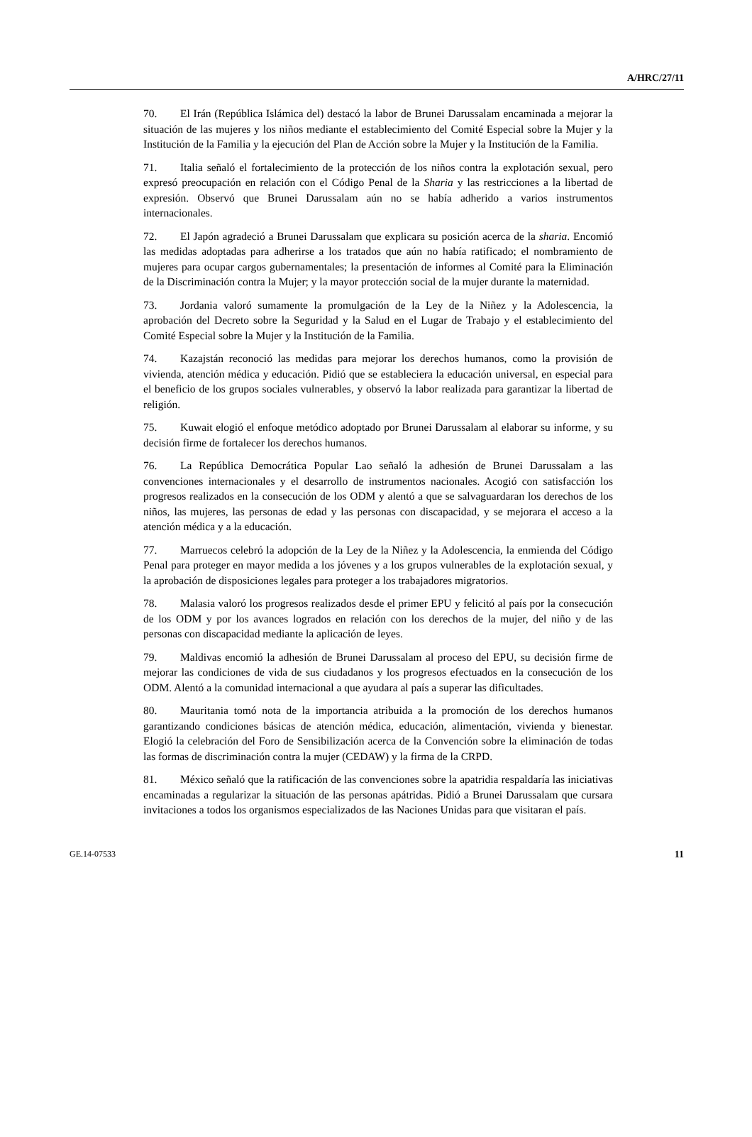A/HRC/27/11
70. El Irán (República Islámica del) destacó la labor de Brunei Darussalam encaminada a mejorar la situación de las mujeres y los niños mediante el establecimiento del Comité Especial sobre la Mujer y la Institución de la Familia y la ejecución del Plan de Acción sobre la Mujer y la Institución de la Familia.
71. Italia señaló el fortalecimiento de la protección de los niños contra la explotación sexual, pero expresó preocupación en relación con el Código Penal de la Sharia y las restricciones a la libertad de expresión. Observó que Brunei Darussalam aún no se había adherido a varios instrumentos internacionales.
72. El Japón agradeció a Brunei Darussalam que explicara su posición acerca de la sharia. Encomió las medidas adoptadas para adherirse a los tratados que aún no había ratificado; el nombramiento de mujeres para ocupar cargos gubernamentales; la presentación de informes al Comité para la Eliminación de la Discriminación contra la Mujer; y la mayor protección social de la mujer durante la maternidad.
73. Jordania valoró sumamente la promulgación de la Ley de la Niñez y la Adolescencia, la aprobación del Decreto sobre la Seguridad y la Salud en el Lugar de Trabajo y el establecimiento del Comité Especial sobre la Mujer y la Institución de la Familia.
74. Kazajstán reconoció las medidas para mejorar los derechos humanos, como la provisión de vivienda, atención médica y educación. Pidió que se estableciera la educación universal, en especial para el beneficio de los grupos sociales vulnerables, y observó la labor realizada para garantizar la libertad de religión.
75. Kuwait elogió el enfoque metódico adoptado por Brunei Darussalam al elaborar su informe, y su decisión firme de fortalecer los derechos humanos.
76. La República Democrática Popular Lao señaló la adhesión de Brunei Darussalam a las convenciones internacionales y el desarrollo de instrumentos nacionales. Acogió con satisfacción los progresos realizados en la consecución de los ODM y alentó a que se salvaguardaran los derechos de los niños, las mujeres, las personas de edad y las personas con discapacidad, y se mejorara el acceso a la atención médica y a la educación.
77. Marruecos celebró la adopción de la Ley de la Niñez y la Adolescencia, la enmienda del Código Penal para proteger en mayor medida a los jóvenes y a los grupos vulnerables de la explotación sexual, y la aprobación de disposiciones legales para proteger a los trabajadores migratorios.
78. Malasia valoró los progresos realizados desde el primer EPU y felicitó al país por la consecución de los ODM y por los avances logrados en relación con los derechos de la mujer, del niño y de las personas con discapacidad mediante la aplicación de leyes.
79. Maldivas encomió la adhesión de Brunei Darussalam al proceso del EPU, su decisión firme de mejorar las condiciones de vida de sus ciudadanos y los progresos efectuados en la consecución de los ODM. Alentó a la comunidad internacional a que ayudara al país a superar las dificultades.
80. Mauritania tomó nota de la importancia atribuida a la promoción de los derechos humanos garantizando condiciones básicas de atención médica, educación, alimentación, vivienda y bienestar. Elogió la celebración del Foro de Sensibilización acerca de la Convención sobre la eliminación de todas las formas de discriminación contra la mujer (CEDAW) y la firma de la CRPD.
81. México señaló que la ratificación de las convenciones sobre la apatridia respaldaría las iniciativas encaminadas a regularizar la situación de las personas apátridas. Pidió a Brunei Darussalam que cursara invitaciones a todos los organismos especializados de las Naciones Unidas para que visitaran el país.
GE.14-07533 11